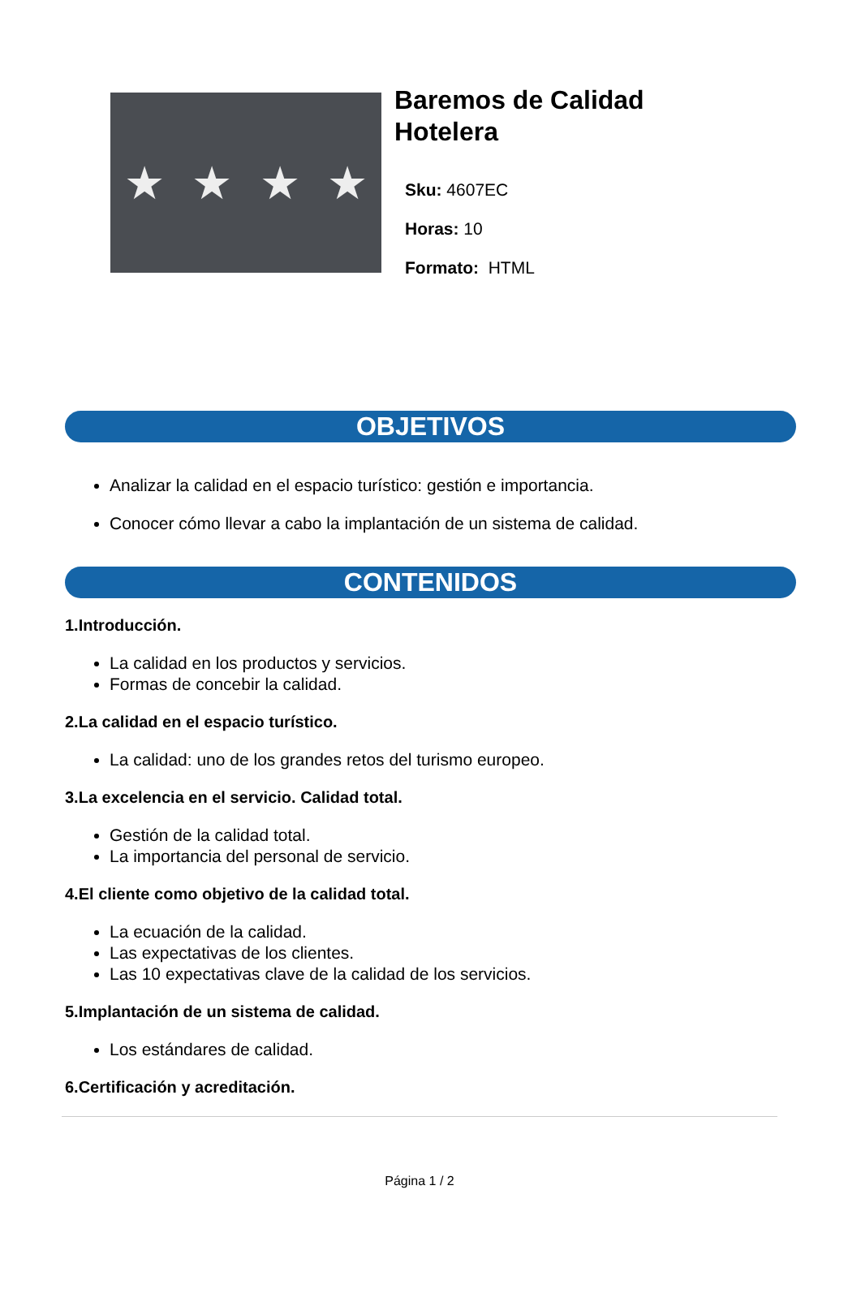★ ★ ★ ★
Baremos de Calidad
Hotelera
Sku: 4607EC
Horas: 10
Formato: HTML
OBJETIVOS
Analizar la calidad en el espacio turístico: gestión e importancia.
Conocer cómo llevar a cabo la implantación de un sistema de calidad.
CONTENIDOS
1.Introducción.
La calidad en los productos y servicios.
Formas de concebir la calidad.
2.La calidad en el espacio turístico.
La calidad: uno de los grandes retos del turismo europeo.
3.La excelencia en el servicio. Calidad total.
Gestión de la calidad total.
La importancia del personal de servicio.
4.El cliente como objetivo de la calidad total.
La ecuación de la calidad.
Las expectativas de los clientes.
Las 10 expectativas clave de la calidad de los servicios.
5.Implantación de un sistema de calidad.
Los estándares de calidad.
6.Certificación y acreditación.
Página 1 / 2